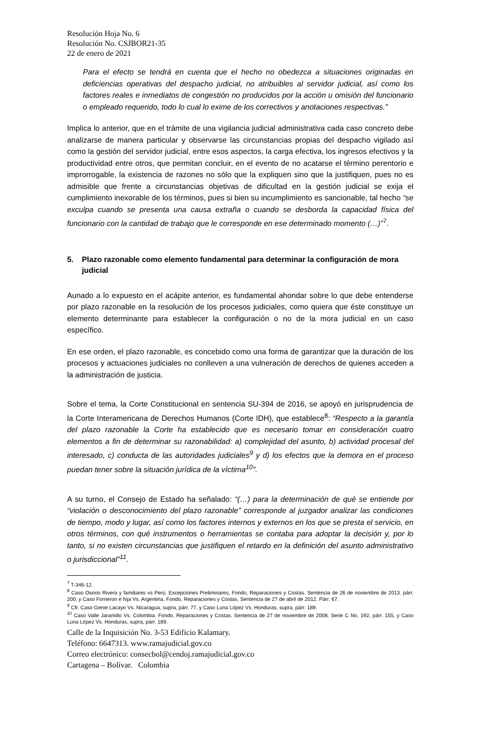Resolución Hoja No. 6
Resolución No. CSJBOR21-35
22 de enero de 2021
Para el efecto se tendrá en cuenta que el hecho no obedezca a situaciones originadas en deficiencias operativas del despacho judicial, no atribuibles al servidor judicial, así como los factores reales e inmediatos de congestión no producidos por la acción u omisión del funcionario o empleado requerido, todo lo cual lo exime de los correctivos y anotaciones respectivas.”
Implica lo anterior, que en el trámite de una vigilancia judicial administrativa cada caso concreto debe analizarse de manera particular y observarse las circunstancias propias del despacho vigilado así como la gestión del servidor judicial, entre esos aspectos, la carga efectiva, los ingresos efectivos y la productividad entre otros, que permitan concluir, en el evento de no acatarse el término perentorio e improrrogable, la existencia de razones no sólo que la expliquen sino que la justifiquen, pues no es admisible que frente a circunstancias objetivas de dificultad en la gestión judicial se exija el cumplimiento inexorable de los términos, pues si bien su incumplimiento es sancionable, tal hecho “se exculpa cuando se presenta una causa extraña o cuando se desborda la capacidad física del funcionario con la cantidad de trabajo que le corresponde en ese determinado momento (…)”<sup>7</sup>.
5. Plazo razonable como elemento fundamental para determinar la configuración de mora judicial
Aunado a lo expuesto en el acápite anterior, es fundamental ahondar sobre lo que debe entenderse por plazo razonable en la resolución de los procesos judiciales, como quiera que éste constituye un elemento determinante para establecer la configuración o no de la mora judicial en un caso específico.
En ese orden, el plazo razonable, es concebido como una forma de garantizar que la duración de los procesos y actuaciones judiciales no conlleven a una vulneración de derechos de quienes acceden a la administración de justicia.
Sobre el tema, la Corte Constitucional en sentencia SU-394 de 2016, se apoyó en jurisprudencia de la Corte Interamericana de Derechos Humanos (Corte IDH), que establece<sup>8</sup>: “Respecto a la garantía del plazo razonable la Corte ha establecido que es necesario tomar en consideración cuatro elementos a fin de determinar su razonabilidad: a) complejidad del asunto, b) actividad procesal del interesado, c) conducta de las autoridades judiciales<sup>9</sup> y d) los efectos que la demora en el proceso puedan tener sobre la situación jurídica de la víctima<sup>10</sup>”.
A su turno, el Consejo de Estado ha señalado: “(…) para la determinación de qué se entiende por “violación o desconocimiento del plazo razonable” corresponde al juzgador analizar las condiciones de tiempo, modo y lugar, así como los factores internos y externos en los que se presta el servicio, en otros términos, con qué instrumentos o herramientas se contaba para adoptar la decisión y, por lo tanto, si no existen circunstancias que justifiquen el retardo en la definición del asunto administrativo o jurisdiccional”<sup>11</sup>.
<sup>7</sup> T-346-12.
<sup>8</sup> Caso Osorio Rivera y familiares vs Perú. Excepciones Preliminares, Fondo, Reparaciones y Costas. Sentencia de 26 de noviembre de 2013. párr. 200, y Caso Forneron e hija Vs. Argentina. Fondo, Reparaciones y Costas, Sentencia de 27 de abril de 2012. Párr. 67.
<sup>9</sup> Cfr. Caso Genie Lacayo Vs. Nicaragua, supra, párr. 77, y Caso Luna López Vs. Honduras, supra, párr. 189.
<sup>10</sup> Caso Valle Jaramillo Vs. Colombia. Fondo, Reparaciones y Costas. Sentencia de 27 de noviembre de 2008. Serie C No. 192, párr. 155, y Caso Luna López Vs. Honduras, supra, párr. 189.
Calle de la Inquisición No. 3-53 Edificio Kalamary.
Teléfono: 6647313. www.ramajudicial.gov.co
Correo electrónico: consecbol@cendoj.ramajudicial.gov.co
Cartagena – Bolívar. Colombia